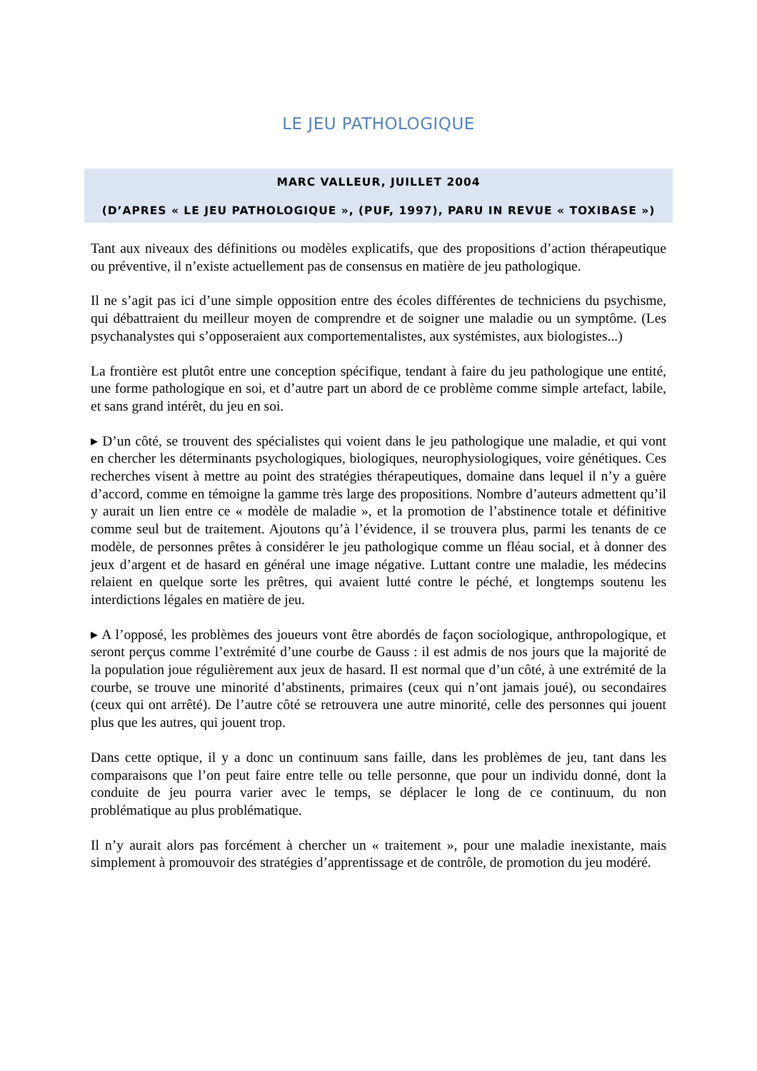LE JEU PATHOLOGIQUE
MARC VALLEUR, JUILLET 2004
(D’APRES « LE JEU PATHOLOGIQUE », (PUF, 1997), PARU IN REVUE « TOXIBASE »)
Tant aux niveaux des définitions ou modèles explicatifs, que des propositions d’action thérapeutique ou préventive, il n’existe actuellement pas de consensus en matière de jeu pathologique.
Il ne s’agit pas ici d’une simple opposition entre des écoles différentes de techniciens du psychisme, qui débattraient du meilleur moyen de comprendre et de soigner une maladie ou un symptôme. (Les psychanalystes qui s’opposeraient aux comportementalistes, aux systémistes, aux biologistes...)
La frontière est plutôt entre une conception spécifique, tendant à faire du jeu pathologique une entité, une forme pathologique en soi, et d’autre part un abord de ce problème comme simple artefact, labile, et sans grand intérêt, du jeu en soi.
▸ D’un côté, se trouvent des spécialistes qui voient dans le jeu pathologique une maladie, et qui vont en chercher les déterminants psychologiques, biologiques, neurophysiologiques, voire génétiques. Ces recherches visent à mettre au point des stratégies thérapeutiques, domaine dans lequel il n’y a guère d’accord, comme en témoigne la gamme très large des propositions. Nombre d’auteurs admettent qu’il y aurait un lien entre ce « modèle de maladie », et la promotion de l’abstinence totale et définitive comme seul but de traitement. Ajoutons qu’à l’évidence, il se trouvera plus, parmi les tenants de ce modèle, de personnes prêtes à considérer le jeu pathologique comme un fléau social, et à donner des jeux d’argent et de hasard en général une image négative. Luttant contre une maladie, les médecins relaient en quelque sorte les prêtres, qui avaient lutté contre le péché, et longtemps soutenu les interdictions légales en matière de jeu.
▸ A l’opposé, les problèmes des joueurs vont être abordés de façon sociologique, anthropologique, et seront perçus comme l’extrémité d’une courbe de Gauss : il est admis de nos jours que la majorité de la population joue régulièrement aux jeux de hasard. Il est normal que d’un côté, à une extrémité de la courbe, se trouve une minorité d’abstinents, primaires (ceux qui n’ont jamais joué), ou secondaires (ceux qui ont arrêté). De l’autre côté se retrouvera une autre minorité, celle des personnes qui jouent plus que les autres, qui jouent trop.
Dans cette optique, il y a donc un continuum sans faille, dans les problèmes de jeu, tant dans les comparaisons que l’on peut faire entre telle ou telle personne, que pour un individu donné, dont la conduite de jeu pourra varier avec le temps, se déplacer le long de ce continuum, du non problématique au plus problématique.
Il n’y aurait alors pas forcément à chercher un « traitement », pour une maladie inexistante, mais simplement à promouvoir des stratégies d’apprentissage et de contrôle, de promotion du jeu modéré.